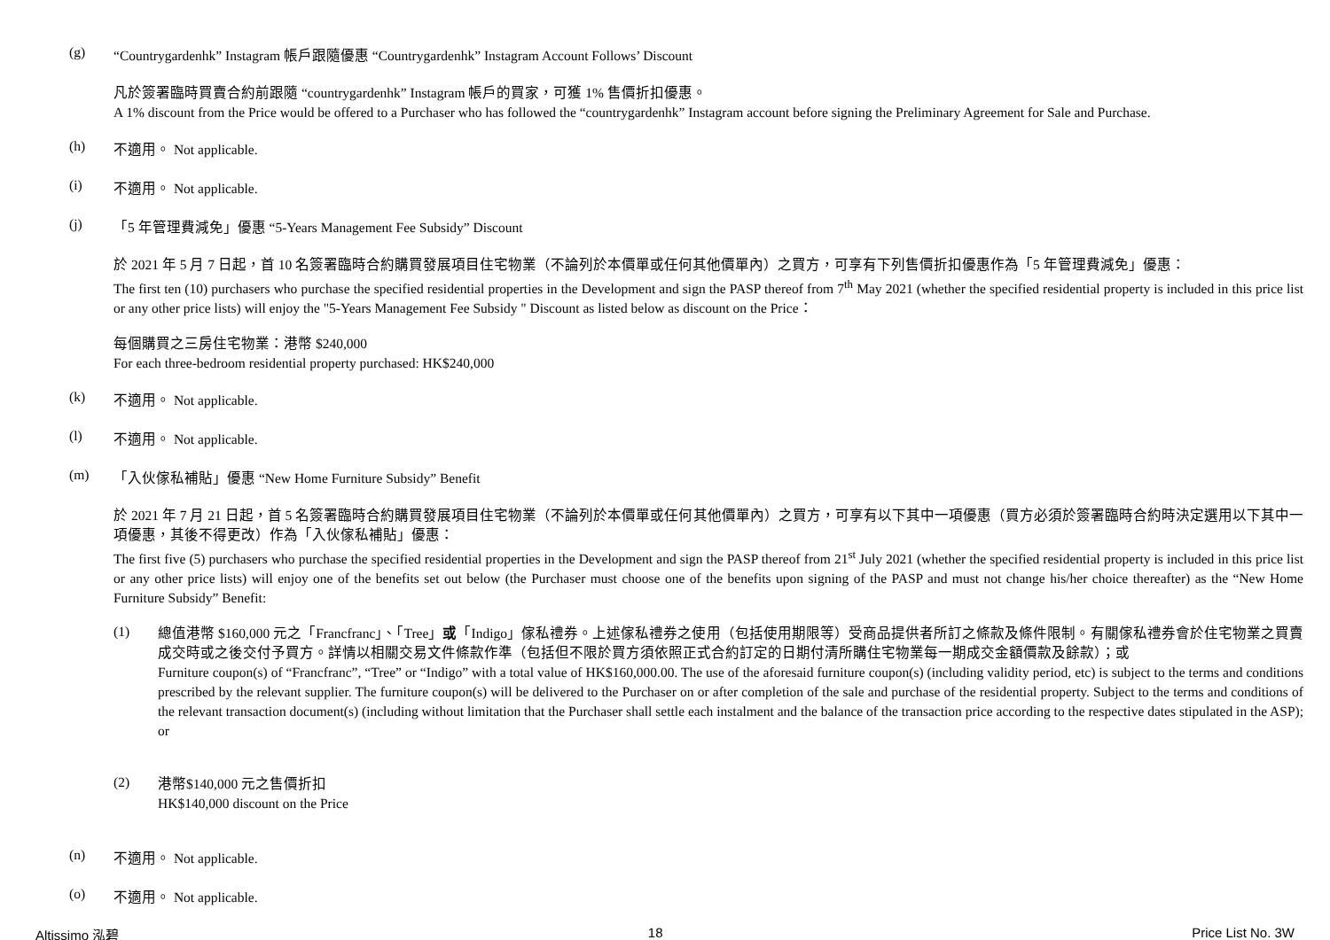(g) “Countrygardenhk” Instagram 帳戶跟隨優惠 “Countrygardenhk” Instagram Account Follows’ Discount
凡於簽署臨時買賣合約前跟隨 “countrygardenhk” Instagram 帳戶的買家，可獲 1% 售價折扣優惠。
A 1% discount from the Price would be offered to a Purchaser who has followed the “countrygardenhk” Instagram account before signing the Preliminary Agreement for Sale and Purchase.
(h) 不適用。 Not applicable.
(i) 不適用。 Not applicable.
(j) 「5 年管理費減免」優惠 “5-Years Management Fee Subsidy” Discount
於 2021 年 5 月 7 日起，首 10 名簽署臨時合約購買發展項目住宅物業（不論列於本價單或任何其他價單內）之買方，可享有下列售價折扣優惠作為「5 年管理費減免」優惠：
The first ten (10) purchasers who purchase the specified residential properties in the Development and sign the PASP thereof from 7<sup>th</sup> May 2021 (whether the specified residential property is included in this price list or any other price lists) will enjoy the "5-Years Management Fee Subsidy " Discount as listed below as discount on the Price：
每個購買之三房住宅物業：港幣 $240,000
For each three-bedroom residential property purchased: HK$240,000
(k) 不適用。 Not applicable.
(l) 不適用。 Not applicable.
(m) 「入伙傢私補貼」優惠 “New Home Furniture Subsidy” Benefit
於 2021 年 7 月 21 日起，首 5 名簽署臨時合約購買發展項目住宅物業（不論列於本價單或任何其他價單內）之買方，可享有以下其中一項優惠（買方必須於簽署臨時合約時決定選用以下其中一項優惠，其後不得更改）作為「入伙傢私補貼」優惠：
The first five (5) purchasers who purchase the specified residential properties in the Development and sign the PASP thereof from 21<sup>st</sup> July 2021 (whether the specified residential property is included in this price list or any other price lists) will enjoy one of the benefits set out below (the Purchaser must choose one of the benefits upon signing of the PASP and must not change his/her choice thereafter) as the “New Home Furniture Subsidy” Benefit:
(1)
總值港幣 $160,000 元之「Francfranc」、「Tree」或「Indigo」傢私禮券。上述傢私禮券之使用（包括使用期限等）受商品提供者所訂之條款及條件限制。有關傢私禮券會於住宅物業之買賣成交時或之後交付予買方。詳情以相關交易文件條款作準（包括但不限於買方須依照正式合約訂定的日期付清所購住宅物業每一期成交金額價款及餘款）；或
Furniture coupon(s) of “Francfranc”, “Tree” or “Indigo” with a total value of HK$160,000.00. The use of the aforesaid furniture coupon(s) (including validity period, etc) is subject to the terms and conditions prescribed by the relevant supplier. The furniture coupon(s) will be delivered to the Purchaser on or after completion of the sale and purchase of the residential property. Subject to the terms and conditions of the relevant transaction document(s) (including without limitation that the Purchaser shall settle each instalment and the balance of the transaction price according to the respective dates stipulated in the ASP); or
(2)
港幣$140,000 元之售價折扣
HK$140,000 discount on the Price
(n) 不適用。 Not applicable.
(o) 不適用。 Not applicable.
Altissimo 泓碧 18 Price List No. 3W